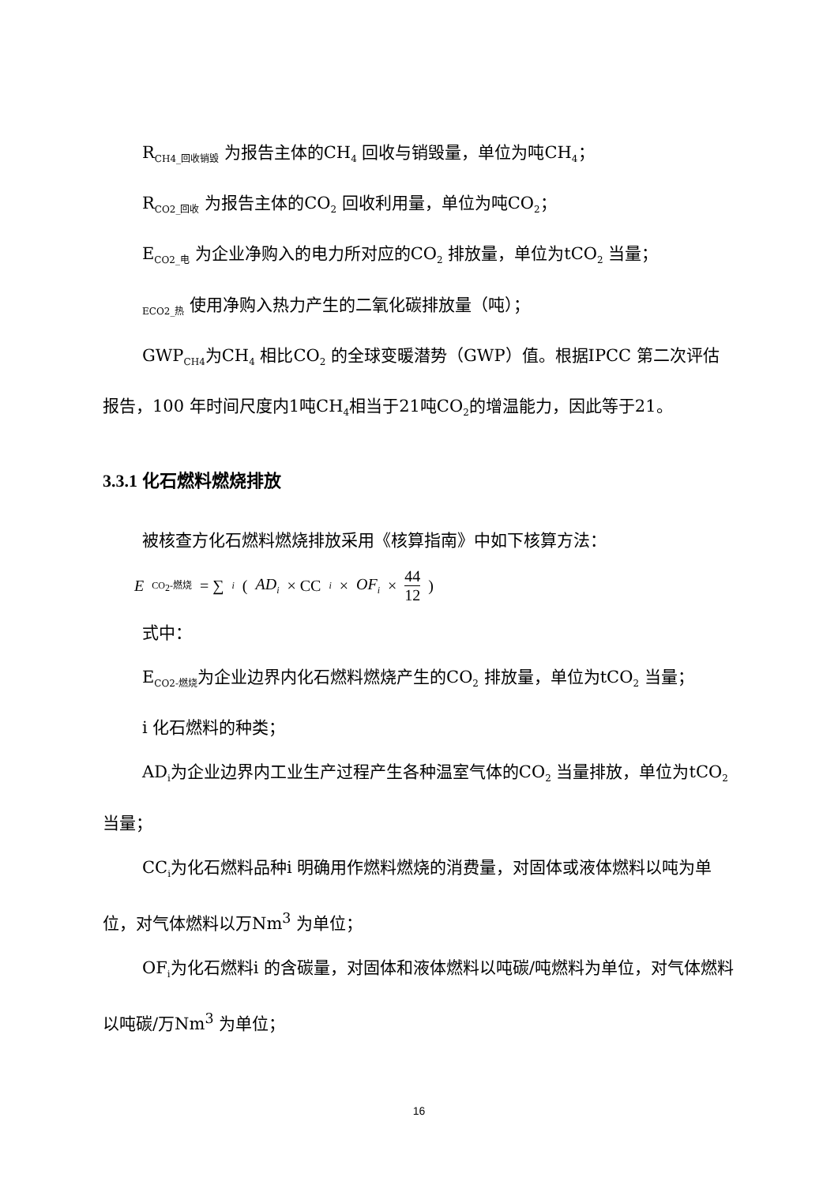R<sub>CH4_回收销毁</sub> 为报告主体的CH<sub>4</sub> 回收与销毁量，单位为吨CH<sub>4</sub>；
R<sub>CO2_回收</sub> 为报告主体的CO<sub>2</sub> 回收利用量，单位为吨CO<sub>2</sub>；
E<sub>CO2_电</sub> 为企业净购入的电力所对应的CO<sub>2</sub> 排放量，单位为tCO<sub>2</sub> 当量；
<sub>ECO2_热</sub> 使用净购入热力产生的二氧化碳排放量（吨）；
GWP<sub>CH4</sub>为CH<sub>4</sub> 相比CO<sub>2</sub> 的全球变暖潜势（GWP）值。根据IPCC 第二次评估报告，100 年时间尺度内1吨CH<sub>4</sub>相当于21吨CO<sub>2</sub>的增温能力，因此等于21。
3.3.1 化石燃料燃烧排放
被核查方化石燃料燃烧排放采用《核算指南》中如下核算方法：
E<sub>CO<sub>2</sub>-燃烧</sub> = ∑<sub>i</sub> ( AD<sub>i</sub> × CC<sub>i</sub> × OF<sub>i</sub> × 44 12 )
式中：
E<sub>CO2-燃烧</sub>为企业边界内化石燃料燃烧产生的CO<sub>2</sub> 排放量，单位为tCO<sub>2</sub> 当量；
i 化石燃料的种类；
AD<sub>i</sub>为企业边界内工业生产过程产生各种温室气体的CO<sub>2</sub> 当量排放，单位为tCO<sub>2</sub>当量；
CC<sub>i</sub>为化石燃料品种i 明确用作燃料燃烧的消费量，对固体或液体燃料以吨为单位，对气体燃料以万Nm<sup>3</sup> 为单位；
OF<sub>i</sub>为化石燃料i 的含碳量，对固体和液体燃料以吨碳/吨燃料为单位，对气体燃料以吨碳/万Nm<sup>3</sup> 为单位；
16